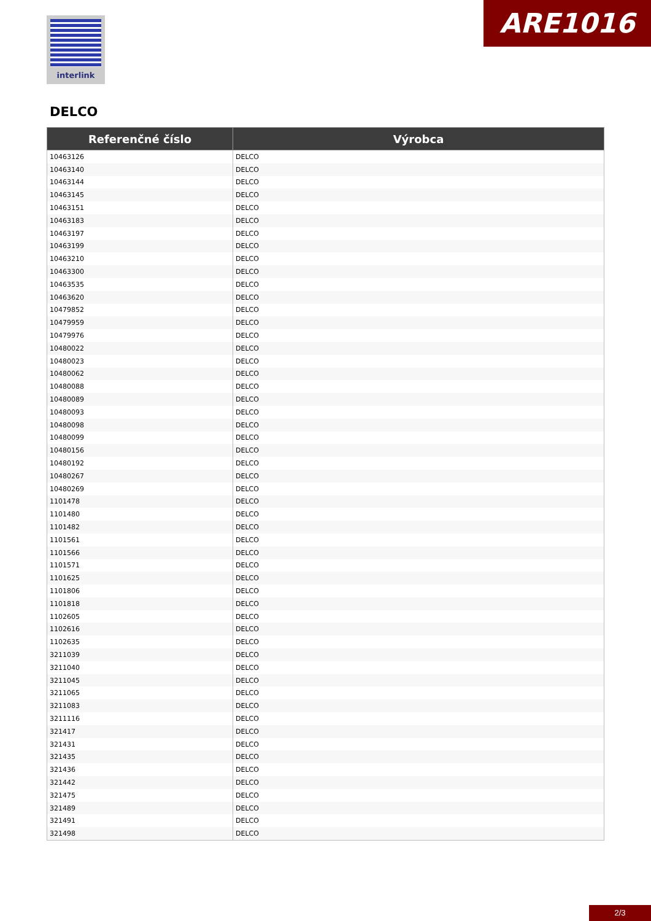interlink ARE1016
DELCO
| Referenčné číslo | Výrobca |
| --- | --- |
| 10463126 | DELCO |
| 10463140 | DELCO |
| 10463144 | DELCO |
| 10463145 | DELCO |
| 10463151 | DELCO |
| 10463183 | DELCO |
| 10463197 | DELCO |
| 10463199 | DELCO |
| 10463210 | DELCO |
| 10463300 | DELCO |
| 10463535 | DELCO |
| 10463620 | DELCO |
| 10479852 | DELCO |
| 10479959 | DELCO |
| 10479976 | DELCO |
| 10480022 | DELCO |
| 10480023 | DELCO |
| 10480062 | DELCO |
| 10480088 | DELCO |
| 10480089 | DELCO |
| 10480093 | DELCO |
| 10480098 | DELCO |
| 10480099 | DELCO |
| 10480156 | DELCO |
| 10480192 | DELCO |
| 10480267 | DELCO |
| 10480269 | DELCO |
| 1101478 | DELCO |
| 1101480 | DELCO |
| 1101482 | DELCO |
| 1101561 | DELCO |
| 1101566 | DELCO |
| 1101571 | DELCO |
| 1101625 | DELCO |
| 1101806 | DELCO |
| 1101818 | DELCO |
| 1102605 | DELCO |
| 1102616 | DELCO |
| 1102635 | DELCO |
| 3211039 | DELCO |
| 3211040 | DELCO |
| 3211045 | DELCO |
| 3211065 | DELCO |
| 3211083 | DELCO |
| 3211116 | DELCO |
| 321417 | DELCO |
| 321431 | DELCO |
| 321435 | DELCO |
| 321436 | DELCO |
| 321442 | DELCO |
| 321475 | DELCO |
| 321489 | DELCO |
| 321491 | DELCO |
| 321498 | DELCO |
2/3